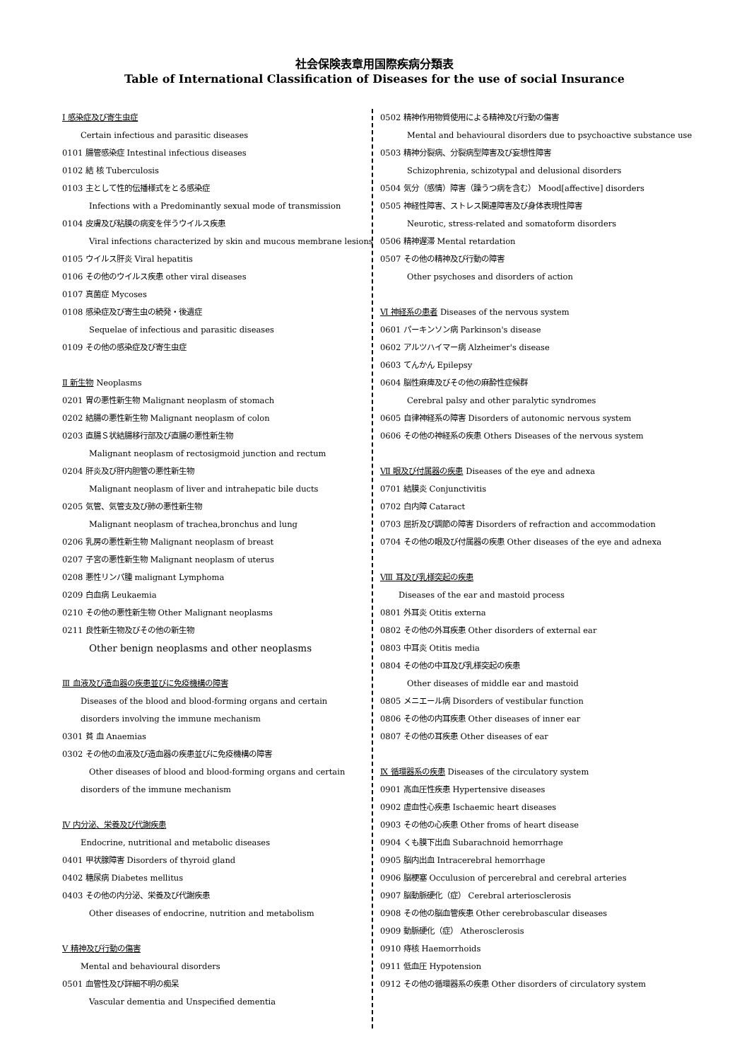社会保険表章用国際疾病分類表
Table of International Classification of Diseases for the use of social Insurance
Ⅰ 感染症及び寄生虫症
Certain infectious and parasitic diseases
0101 腸管感染症 Intestinal infectious diseases
0102 結 核 Tuberculosis
0103 主として性的伝播様式をとる感染症
Infections with a Predominantly sexual mode of transmission
0104 皮膚及び粘膜の病変を伴うウイルス疾患
Viral infections characterized by skin and mucous membrane lesions
0105 ウイルス肝炎 Viral hepatitis
0106 その他のウイルス疾患 other viral diseases
0107 真菌症 Mycoses
0108 感染症及び寄生虫の続発・後遺症
Sequelae of infectious and parasitic diseases
0109 その他の感染症及び寄生虫症
Ⅱ 新生物 Neoplasms
0201 胃の悪性新生物 Malignant neoplasm of stomach
0202 結腸の悪性新生物 Malignant neoplasm of colon
0203 直腸Ｓ状結腸移行部及び直腸の悪性新生物
Malignant neoplasm of rectosigmoid junction and rectum
0204 肝炎及び肝内胆管の悪性新生物
Malignant neoplasm of liver and intrahepatic bile ducts
0205 気管、気管支及び肺の悪性新生物
Malignant neoplasm of trachea,bronchus and lung
0206 乳房の悪性新生物 Malignant neoplasm of breast
0207 子宮の悪性新生物 Malignant neoplasm of uterus
0208 悪性リンパ腫 malignant Lymphoma
0209 白血病 Leukaemia
0210 その他の悪性新生物 Other Malignant neoplasms
0211 良性新生物及びその他の新生物
Other benign neoplasms and other neoplasms
Ⅲ 血液及び造血器の疾患並びに免疫機構の障害
Diseases of the blood and blood-forming organs and certain
disorders involving the immune mechanism
0301 貧 血 Anaemias
0302 その他の血液及び造血器の疾患並びに免疫機構の障害
Other diseases of blood and blood-forming organs and certain
disorders of the immune mechanism
Ⅳ 内分泌、栄養及び代謝疾患
Endocrine, nutritional and metabolic diseases
0401 甲状腺障害 Disorders of thyroid gland
0402 糖尿病 Diabetes mellitus
0403 その他の内分泌、栄養及び代謝疾患
Other diseases of endocrine, nutrition and metabolism
Ⅴ 精神及び行動の傷害
Mental and behavioural disorders
0501 血管性及び詳細不明の痴呆
Vascular dementia and Unspecified dementia
0502 精神作用物質使用による精神及び行動の傷害
Mental and behavioural disorders due to psychoactive substance use
0503 精神分裂病、分裂病型障害及び妄想性障害
Schizophrenia, schizotypal and delusional disorders
0504 気分（感情）障害（躁うつ病を含む） Mood[affective] disorders
0505 神経性障害、ストレス関連障害及び身体表現性障害
Neurotic, stress-related and somatoform disorders
0506 精神遅滞 Mental retardation
0507 その他の精神及び行動の障害
Other psychoses and disorders of action
Ⅵ 神経系の患者 Diseases of the nervous system
0601 パーキンソン病 Parkinson's disease
0602 アルツハイマー病 Alzheimer's disease
0603 てんかん Epilepsy
0604 脳性麻痺及びその他の麻酔性症候群
Cerebral palsy and other paralytic syndromes
0605 自律神経系の障害 Disorders of autonomic nervous system
0606 その他の神経系の疾患 Others Diseases of the nervous system
Ⅶ 眼及び付属器の疾患 Diseases of the eye and adnexa
0701 結膜炎 Conjunctivitis
0702 白内障 Cataract
0703 屈折及び調節の障害 Disorders of refraction and accommodation
0704 その他の眼及び付属器の疾患 Other diseases of the eye and adnexa
Ⅷ 耳及び乳様突起の疾患
Diseases of the ear and mastoid process
0801 外耳炎 Otitis externa
0802 その他の外耳疾患 Other disorders of external ear
0803 中耳炎 Otitis media
0804 その他の中耳及び乳様突起の疾患
Other diseases of middle ear and mastoid
0805 メニエール病 Disorders of vestibular function
0806 その他の内耳疾患 Other diseases of inner ear
0807 その他の耳疾患 Other diseases of ear
Ⅸ 循環器系の疾患 Diseases of the circulatory system
0901 高血圧性疾患 Hypertensive diseases
0902 虚血性心疾患 Ischaemic heart diseases
0903 その他の心疾患 Other froms of heart disease
0904 くも膜下出血 Subarachnoid hemorrhage
0905 脳内出血 Intracerebral hemorrhage
0906 脳梗塞 Occulusion of percerebral and cerebral arteries
0907 脳動脈硬化（症） Cerebral arteriosclerosis
0908 その他の脳血管疾患 Other cerebrobascular diseases
0909 動脈硬化（症） Atherosclerosis
0910 痔核 Haemorrhoids
0911 低血圧 Hypotension
0912 その他の循環器系の疾患 Other disorders of circulatory system